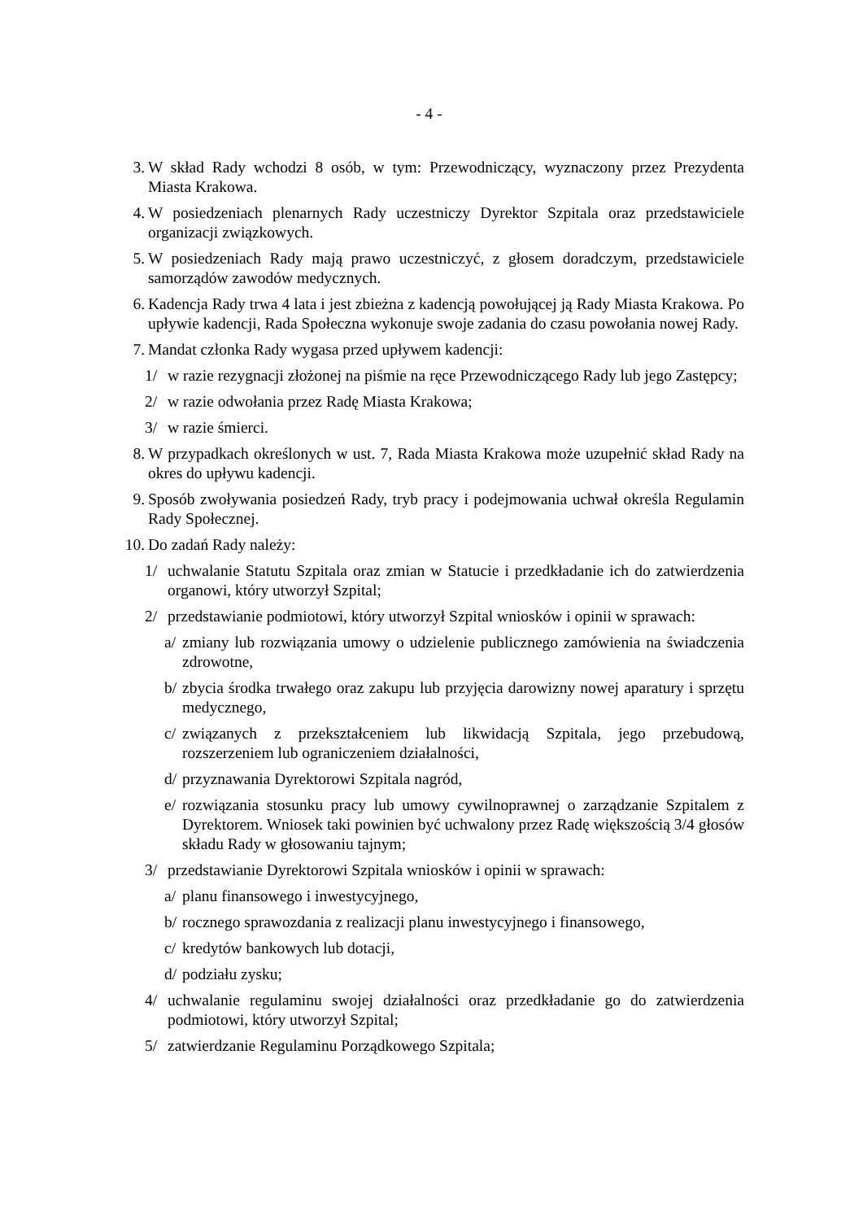- 4 -
3. W skład Rady wchodzi 8 osób, w tym: Przewodniczący, wyznaczony przez Prezydenta Miasta Krakowa.
4. W posiedzeniach plenarnych Rady uczestniczy Dyrektor Szpitala oraz przedstawiciele organizacji związkowych.
5. W posiedzeniach Rady mają prawo uczestniczyć, z głosem doradczym, przedstawiciele samorządów zawodów medycznych.
6. Kadencja Rady trwa 4 lata i jest zbieżna z kadencją powołującej ją Rady Miasta Krakowa. Po upływie kadencji, Rada Społeczna wykonuje swoje zadania do czasu powołania nowej Rady.
7. Mandat członka Rady wygasa przed upływem kadencji:
1/ w razie rezygnacji złożonej na piśmie na ręce Przewodniczącego Rady lub jego Zastępcy;
2/ w razie odwołania przez Radę Miasta Krakowa;
3/ w razie śmierci.
8. W przypadkach określonych w ust. 7, Rada Miasta Krakowa może uzupełnić skład Rady na okres do upływu kadencji.
9. Sposób zwoływania posiedzeń Rady, tryb pracy i podejmowania uchwał określa Regulamin Rady Społecznej.
10. Do zadań Rady należy:
1/ uchwalanie Statutu Szpitala oraz zmian w Statucie i przedkładanie ich do zatwierdzenia organowi, który utworzył Szpital;
2/ przedstawianie podmiotowi, który utworzył Szpital wniosków i opinii w sprawach:
a/ zmiany lub rozwiązania umowy o udzielenie publicznego zamówienia na świadczenia zdrowotne,
b/ zbycia środka trwałego oraz zakupu lub przyjęcia darowizny nowej aparatury i sprzętu medycznego,
c/ związanych z przekształceniem lub likwidacją Szpitala, jego przebudową, rozszerzeniem lub ograniczeniem działalności,
d/ przyznawania Dyrektorowi Szpitala nagród,
e/ rozwiązania stosunku pracy lub umowy cywilnoprawnej o zarządzanie Szpitalem z Dyrektorem. Wniosek taki powinien być uchwalony przez Radę większością 3/4 głosów składu Rady w głosowaniu tajnym;
3/ przedstawianie Dyrektorowi Szpitala wniosków i opinii w sprawach:
a/ planu finansowego i inwestycyjnego,
b/ rocznego sprawozdania z realizacji planu inwestycyjnego i finansowego,
c/ kredytów bankowych lub dotacji,
d/ podziału zysku;
4/ uchwalanie regulaminu swojej działalności oraz przedkładanie go do zatwierdzenia podmiotowi, który utworzył Szpital;
5/ zatwierdzanie Regulaminu Porządkowego Szpitala;